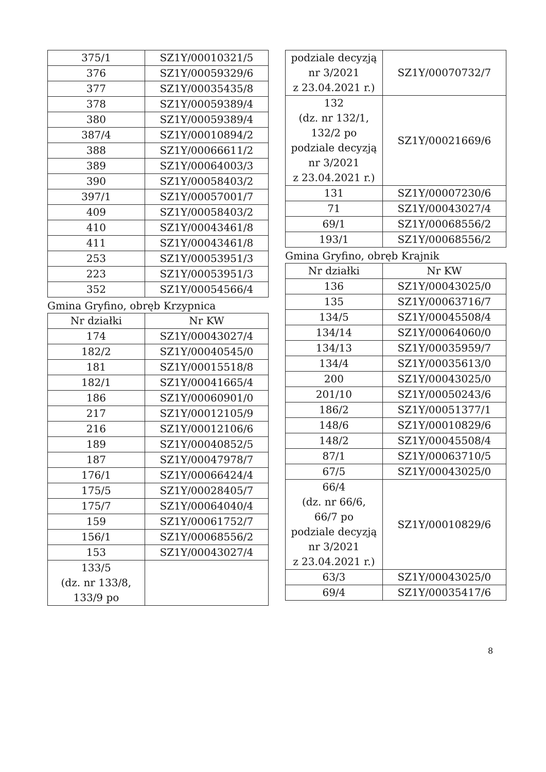| 375/1 | SZ1Y/00010321/5 |
| 376 | SZ1Y/00059329/6 |
| 377 | SZ1Y/00035435/8 |
| 378 | SZ1Y/00059389/4 |
| 380 | SZ1Y/00059389/4 |
| 387/4 | SZ1Y/00010894/2 |
| 388 | SZ1Y/00066611/2 |
| 389 | SZ1Y/00064003/3 |
| 390 | SZ1Y/00058403/2 |
| 397/1 | SZ1Y/00057001/7 |
| 409 | SZ1Y/00058403/2 |
| 410 | SZ1Y/00043461/8 |
| 411 | SZ1Y/00043461/8 |
| 253 | SZ1Y/00053951/3 |
| 223 | SZ1Y/00053951/3 |
| 352 | SZ1Y/00054566/4 |
Gmina Gryfino, obręb Krzypnica
| Nr działki | Nr KW |
| --- | --- |
| 174 | SZ1Y/00043027/4 |
| 182/2 | SZ1Y/00040545/0 |
| 181 | SZ1Y/00015518/8 |
| 182/1 | SZ1Y/00041665/4 |
| 186 | SZ1Y/00060901/0 |
| 217 | SZ1Y/00012105/9 |
| 216 | SZ1Y/00012106/6 |
| 189 | SZ1Y/00040852/5 |
| 187 | SZ1Y/00047978/7 |
| 176/1 | SZ1Y/00066424/4 |
| 175/5 | SZ1Y/00028405/7 |
| 175/7 | SZ1Y/00064040/4 |
| 159 | SZ1Y/00061752/7 |
| 156/1 | SZ1Y/00068556/2 |
| 153 | SZ1Y/00043027/4 |
| 133/5 (dz. nr 133/8, 133/9 po | |
| podziale decyzją nr 3/2021 z 23.04.2021 r.) | SZ1Y/00070732/7 |
| 132 (dz. nr 132/1, 132/2 po podziale decyzją nr 3/2021 z 23.04.2021 r.) | SZ1Y/00021669/6 |
| 131 | SZ1Y/00007230/6 |
| 71 | SZ1Y/00043027/4 |
| 69/1 | SZ1Y/00068556/2 |
| 193/1 | SZ1Y/00068556/2 |
Gmina Gryfino, obręb Krajnik
| Nr działki | Nr KW |
| --- | --- |
| 136 | SZ1Y/00043025/0 |
| 135 | SZ1Y/00063716/7 |
| 134/5 | SZ1Y/00045508/4 |
| 134/14 | SZ1Y/00064060/0 |
| 134/13 | SZ1Y/00035959/7 |
| 134/4 | SZ1Y/00035613/0 |
| 200 | SZ1Y/00043025/0 |
| 201/10 | SZ1Y/00050243/6 |
| 186/2 | SZ1Y/00051377/1 |
| 148/6 | SZ1Y/00010829/6 |
| 148/2 | SZ1Y/00045508/4 |
| 87/1 | SZ1Y/00063710/5 |
| 67/5 | SZ1Y/00043025/0 |
| 66/4 (dz. nr 66/6, 66/7 po podziale decyzją nr 3/2021 z 23.04.2021 r.) | SZ1Y/00010829/6 |
| 63/3 | SZ1Y/00043025/0 |
| 69/4 | SZ1Y/00035417/6 |
8